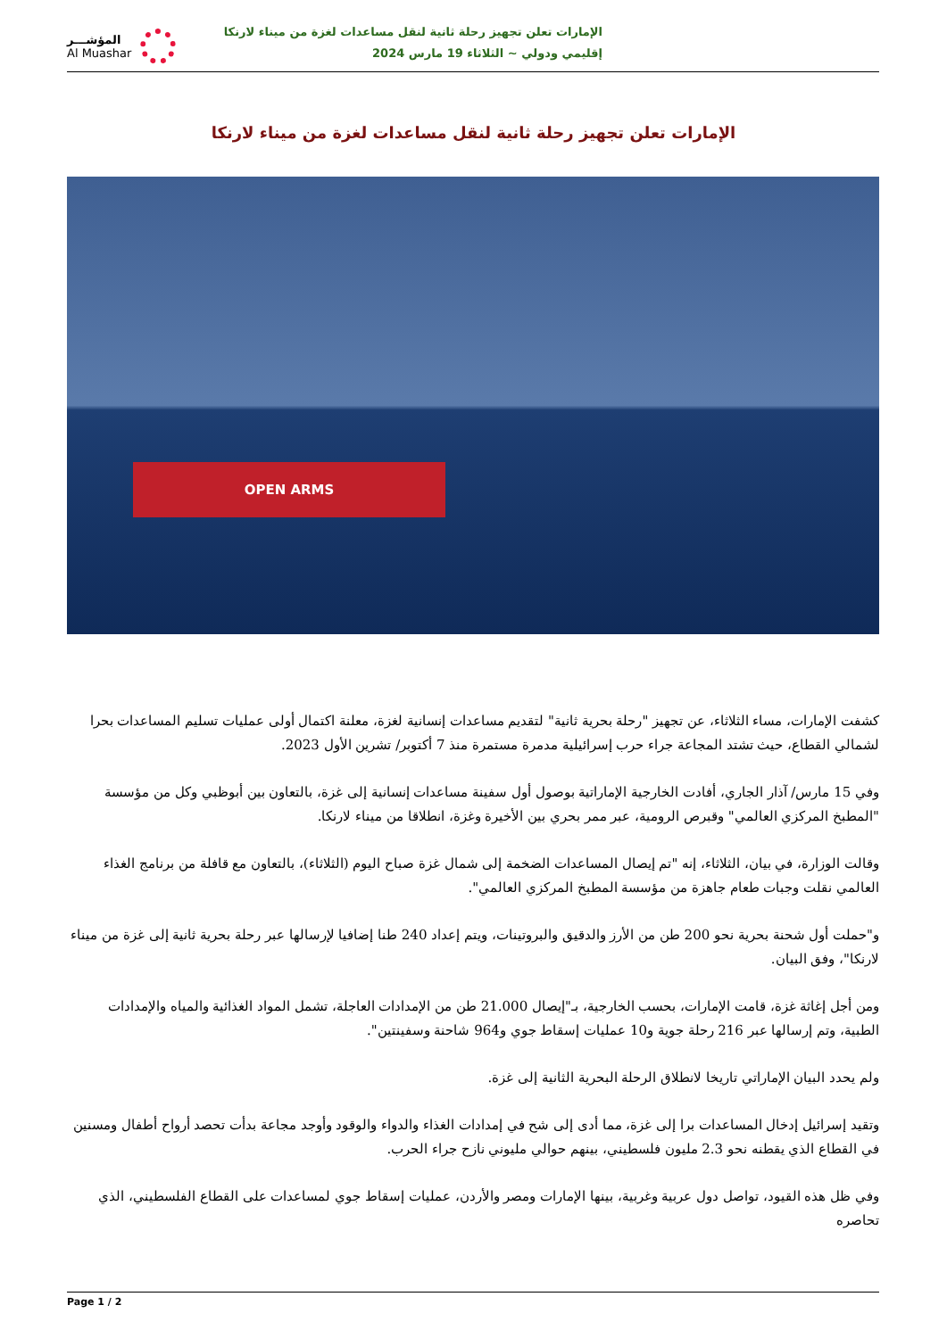الإمارات تعلن تجهيز رحلة ثانية لنقل مساعدات لغزة من ميناء لارنكا
إقليمي ودولي ~ الثلاثاء 19 مارس 2024
المؤشـــر
Al Muashar
الإمارات تعلن تجهيز رحلة ثانية لنقل مساعدات لغزة من ميناء لارنكا
OPEN ARMS
كشفت الإمارات، مساء الثلاثاء، عن تجهيز "رحلة بحرية ثانية" لتقديم مساعدات إنسانية لغزة، معلنة اكتمال أولى عمليات تسليم المساعدات بحرا لشمالي القطاع، حيث تشتد المجاعة جراء حرب إسرائيلية مدمرة مستمرة منذ 7 أكتوبر/ تشرين الأول 2023.
وفي 15 مارس/ آذار الجاري، أفادت الخارجية الإماراتية بوصول أول سفينة مساعدات إنسانية إلى غزة، بالتعاون بين أبوظبي وكل من مؤسسة "المطبخ المركزي العالمي" وقبرص الرومية، عبر ممر بحري بين الأخيرة وغزة، انطلاقا من ميناء لارنكا.
وقالت الوزارة، في بيان، الثلاثاء، إنه "تم إيصال المساعدات الضخمة إلى شمال غزة صباح اليوم (الثلاثاء)، بالتعاون مع قافلة من برنامج الغذاء العالمي نقلت وجبات طعام جاهزة من مؤسسة المطبخ المركزي العالمي".
و"حملت أول شحنة بحرية نحو 200 طن من الأرز والدقيق والبروتينات، ويتم إعداد 240 طنا إضافيا لإرسالها عبر رحلة بحرية ثانية إلى غزة من ميناء لارنكا"، وفق البيان.
ومن أجل إغاثة غزة، قامت الإمارات، بحسب الخارجية، بـ"إيصال 21.000 طن من الإمدادات العاجلة، تشمل المواد الغذائية والمياه والإمدادات الطبية، وتم إرسالها عبر 216 رحلة جوية و10 عمليات إسقاط جوي و964 شاحنة وسفينتين".
ولم يحدد البيان الإماراتي تاريخا لانطلاق الرحلة البحرية الثانية إلى غزة.
وتقيد إسرائيل إدخال المساعدات برا إلى غزة، مما أدى إلى شح في إمدادات الغذاء والدواء والوقود وأوجد مجاعة بدأت تحصد أرواح أطفال ومسنين في القطاع الذي يقطنه نحو 2.3 مليون فلسطيني، بينهم حوالي مليوني نازح جراء الحرب.
وفي ظل هذه القيود، تواصل دول عربية وغربية، بينها الإمارات ومصر والأردن، عمليات إسقاط جوي لمساعدات على القطاع الفلسطيني، الذي تحاصره
Page 1 / 2